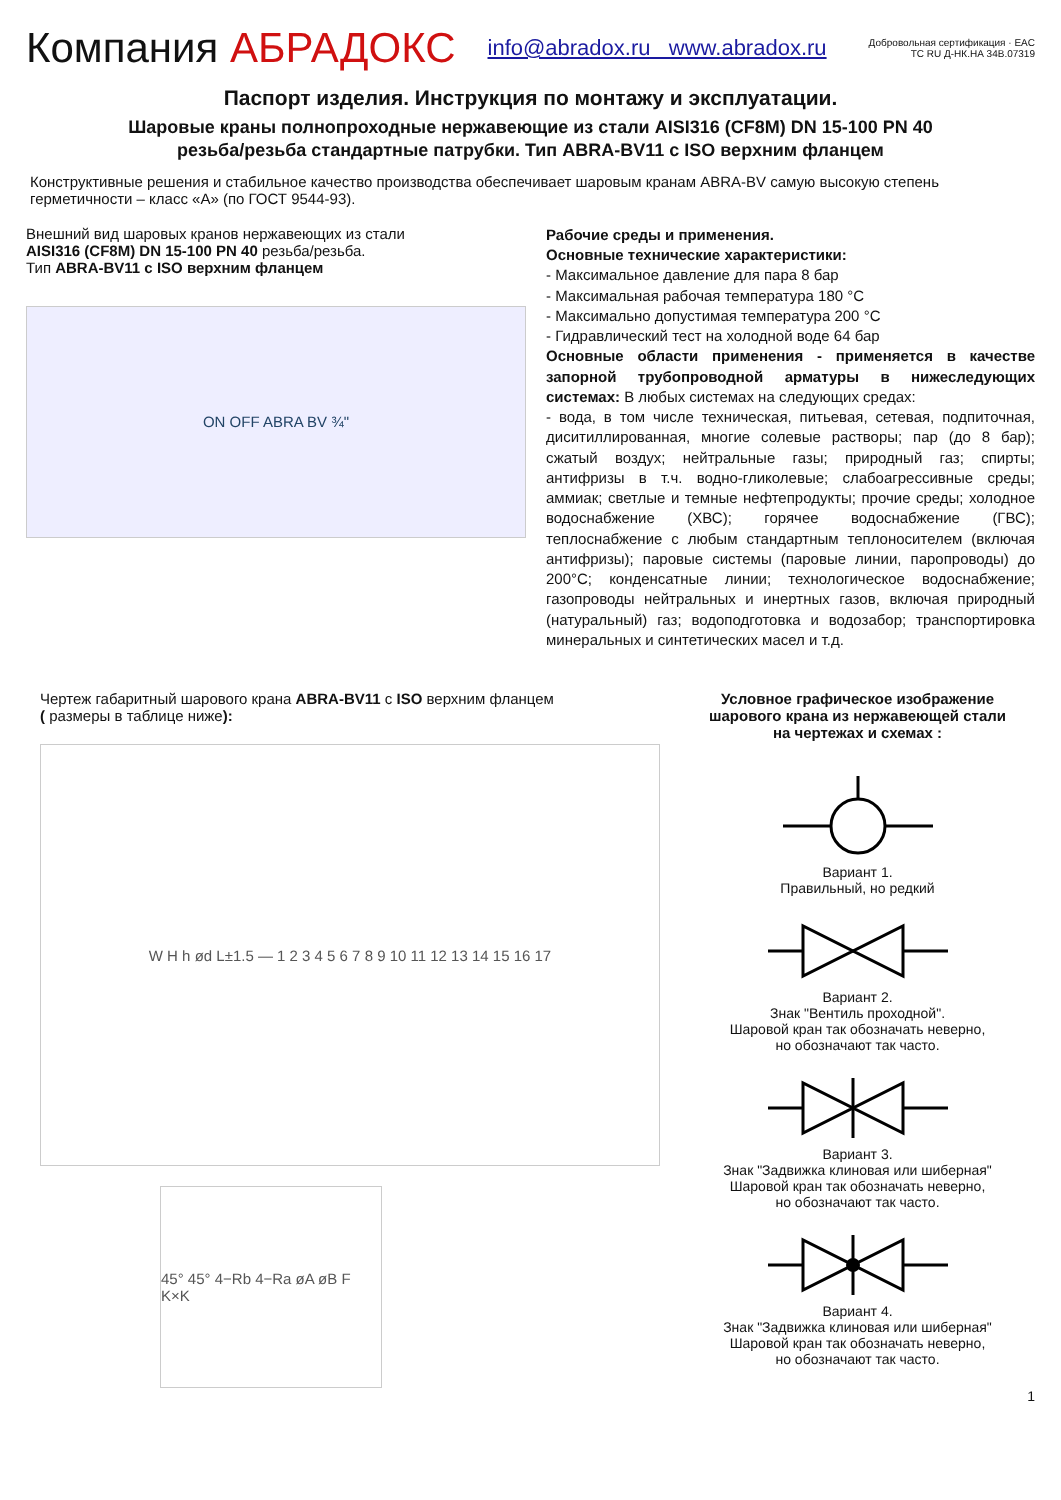Компания АБРАДОКС
info@abradox.ru www.abradox.ru
Добровольная сертификация · EAC
ТС RU Д-НК.НА 34В.07319
Паспорт изделия. Инструкция по монтажу и эксплуатации.
Шаровые краны полнопроходные нержавеющие из стали AISI316 (CF8M) DN 15-100 PN 40
резьба/резьба стандартные патрубки. Тип ABRA-BV11 с ISO верхним фланцем
Конструктивные решения и стабильное качество производства обеспечивает шаровым кранам ABRA-BV самую высокую степень герметичности – класс «А» (по ГОСТ 9544-93).
Внешний вид шаровых кранов нержавеющих из стали
AISI316 (CF8M) DN 15-100 PN 40 резьба/резьба.
Тип ABRA-BV11 с ISO верхним фланцем
ON OFF ABRA BV ¾"
Рабочие среды и применения.
Основные технические характеристики:
- Максимальное давление для пара 8 бар
- Максимальная рабочая температура 180 °C
- Максимально допустимая температура 200 °C
- Гидравлический тест на холодной воде 64 бар
Основные области применения - применяется в качестве запорной трубопроводной арматуры в нижеследующих системах: В любых системах на следующих средах:
- вода, в том числе техническая, питьевая, сетевая, подпиточная, диситиллированная, многие солевые растворы; пар (до 8 бар); сжатый воздух; нейтральные газы; природный газ; спирты; антифризы в т.ч. водно-гликолевые; слабоагрессивные среды; аммиак; светлые и темные нефтепродукты; прочие среды; холодное водоснабжение (ХВС); горячее водоснабжение (ГВС); теплоснабжение с любым стандартным теплоносителем (включая антифризы); паровые системы (паровые линии, паропроводы) до 200°С; конденсатные линии; технологическое водоснабжение; газопроводы нейтральных и инертных газов, включая природный (натуральный) газ; водоподготовка и водозабор; транспортировка минеральных и синтетических масел и т.д.
Чертеж габаритный шарового крана ABRA-BV11 с ISO верхним фланцем
( размеры в таблице ниже):
W H h ød L±1.5 — 1 2 3 4 5 6 7 8 9 10 11 12 13 14 15 16 17
45° 45° 4−Rb 4−Ra øA øB F K×K
Условное графическое изображение
шарового крана из нержавеющей стали
на чертежах и схемах :
Вариант 1.
Правильный, но редкий
Вариант 2.
Знак "Вентиль проходной".
Шаровой кран так обозначать неверно,
но обозначают так часто.
Вариант 3.
Знак "Задвижка клиновая или шиберная"
Шаровой кран так обозначать неверно,
но обозначают так часто.
Вариант 4.
Знак "Задвижка клиновая или шиберная"
Шаровой кран так обозначать неверно,
но обозначают так часто.
1